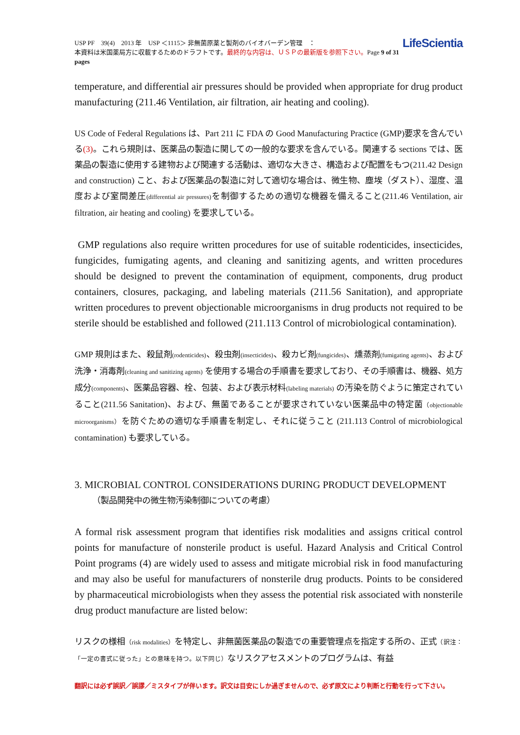USP PF　39(4)　2013 年　USP ＜1115＞ 非無菌原薬と製剤のバイオバーデン管理　：
本資料は米国薬局方に収載するためのドラフトです。最終的な内容は、ＵＳＰの最新版を参照下さい。Page 9 of 31 pages
LifeScientia
temperature, and differential air pressures should be provided when appropriate for drug product manufacturing (211.46 Ventilation, air filtration, air heating and cooling).
US Code of Federal Regulations は、Part 211 に FDA の Good Manufacturing Practice (GMP)要求を含んでいる(3)。これら規則は、医薬品の製造に関しての一般的な要求を含んでいる。関連する sections では、医薬品の製造に使用する建物および関連する活動は、適切な大きさ、構造および配置をもつ(211.42 Design and construction) こと、および医薬品の製造に対して適切な場合は、微生物、塵埃（ダスト）、湿度、温度および室間差圧(differential air pressures) を制御するための適切な機器を備えること(211.46 Ventilation, air filtration, air heating and cooling) を要求している。
GMP regulations also require written procedures for use of suitable rodenticides, insecticides, fungicides, fumigating agents, and cleaning and sanitizing agents, and written procedures should be designed to prevent the contamination of equipment, components, drug product containers, closures, packaging, and labeling materials (211.56 Sanitation), and appropriate written procedures to prevent objectionable microorganisms in drug products not required to be sterile should be established and followed (211.113 Control of microbiological contamination).
GMP 規則はまた、殺鼠剤(rodenticides)、殺虫剤(insecticides)、殺カビ剤(fungicides)、燻蒸剤(fumigating agents)、および洗浄・消毒剤(cleaning and sanitizing agents) を使用する場合の手順書を要求しており、その手順書は、機器、処方成分(components)、医薬品容器、栓、包装、および表示材料(labeling materials) の汚染を防ぐように策定されていること(211.56 Sanitation)、および、無菌であることが要求されていない医薬品中の特定菌（objectionable microorganisms）を防ぐための適切な手順書を制定し、それに従うこと (211.113 Control of microbiological contamination) も要求している。
3. MICROBIAL CONTROL CONSIDERATIONS DURING PRODUCT DEVELOPMENT
（製品開発中の微生物汚染制御についての考慮）
A formal risk assessment program that identifies risk modalities and assigns critical control points for manufacture of nonsterile product is useful. Hazard Analysis and Critical Control Point programs (4) are widely used to assess and mitigate microbial risk in food manufacturing and may also be useful for manufacturers of nonsterile drug products. Points to be considered by pharmaceutical microbiologists when they assess the potential risk associated with nonsterile drug product manufacture are listed below:
リスクの様相（risk modalities）を特定し、非無菌医薬品の製造での重要管理点を指定する所の、正式（訳注：「一定の書式に従った」との意味を持つ。以下同じ）なリスクアセスメントのプログラムは、有益
翻訳には必ず誤訳／誤謬／ミスタイプが伴います。訳文は目安にしか過ぎませんので、必ず原文により判断と行動を行って下さい。